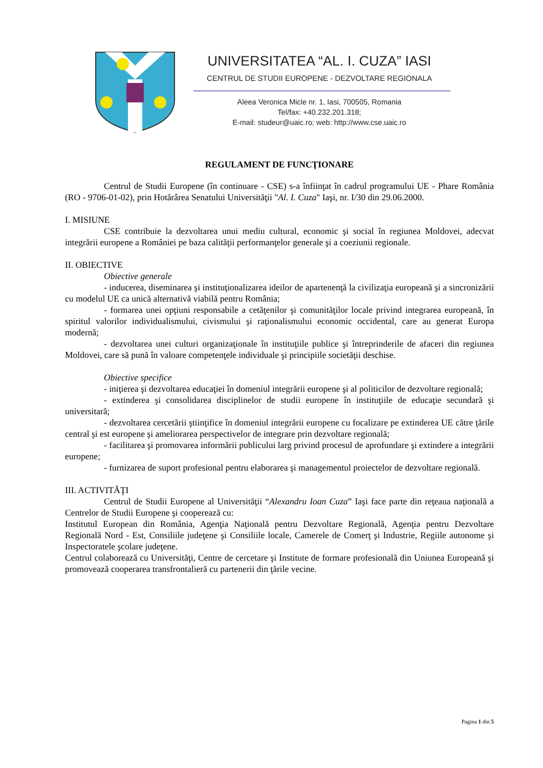UNIVERSITATEA “AL. I. CUZA” IASI
CENTRUL DE STUDII EUROPENE - DEZVOLTARE REGIONALA
Aleea Veronica Micle nr. 1, Iasi, 700505, Romania
Tel/fax: +40.232.201.318;
E-mail: studeur@uaic.ro; web: http://www.cse.uaic.ro
REGULAMENT DE FUNCŢIONARE
Centrul de Studii Europene (în continuare - CSE) s-a înfiinţat în cadrul programului UE - Phare România (RO - 9706-01-02), prin Hotărârea Senatului Universităţii "Al. I. Cuza" Iaşi, nr. I/30 din 29.06.2000.
I. MISIUNE
CSE contribuie la dezvoltarea unui mediu cultural, economic şi social în regiunea Moldovei, adecvat integrării europene a României pe baza calităţii performanţelor generale şi a coeziunii regionale.
II. OBIECTIVE
Obiective generale
- inducerea, diseminarea şi instituţionalizarea ideilor de apartenenţă la civilizaţia europeană şi a sincronizării cu modelul UE ca unică alternativă viabilă pentru România;
- formarea unei opţiuni responsabile a cetăţenilor şi comunităţilor locale privind integrarea europeană, în spiritul valorilor individualismului, civismului şi raţionalismului economic occidental, care au generat Europa modernă;
- dezvoltarea unei culturi organizaţionale în instituţiile publice şi întreprinderile de afaceri din regiunea Moldovei, care să pună în valoare competenţele individuale şi principiile societăţii deschise.
Obiective specifice
- iniţierea şi dezvoltarea educaţiei în domeniul integrării europene şi al politicilor de dezvoltare regională;
- extinderea şi consolidarea disciplinelor de studii europene în instituţiile de educaţie secundară şi universitară;
- dezvoltarea cercetării ştiinţifice în domeniul integrării europene cu focalizare pe extinderea UE către ţările central şi est europene şi ameliorarea perspectivelor de integrare prin dezvoltare regională;
- facilitarea şi promovarea informării publicului larg privind procesul de aprofundare şi extindere a integrării europene;
- furnizarea de suport profesional pentru elaborarea şi managementul proiectelor de dezvoltare regională.
III. ACTIVITĂŢI
Centrul de Studii Europene al Universităţii “Alexandru Ioan Cuza” Iaşi face parte din reţeaua naţională a Centrelor de Studii Europene şi cooperează cu:
Institutul European din România, Agenţia Naţională pentru Dezvoltare Regională, Agenţia pentru Dezvoltare Regională Nord - Est, Consiliile judeţene şi Consiliile locale, Camerele de Comerţ şi Industrie, Regiile autonome şi Inspectoratele şcolare judeţene.
Centrul colaborează cu Universităţi, Centre de cercetare şi Institute de formare profesională din Uniunea Europeană şi promovează cooperarea transfrontalieră cu partenerii din ţările vecine.
Pagina 1 din 5